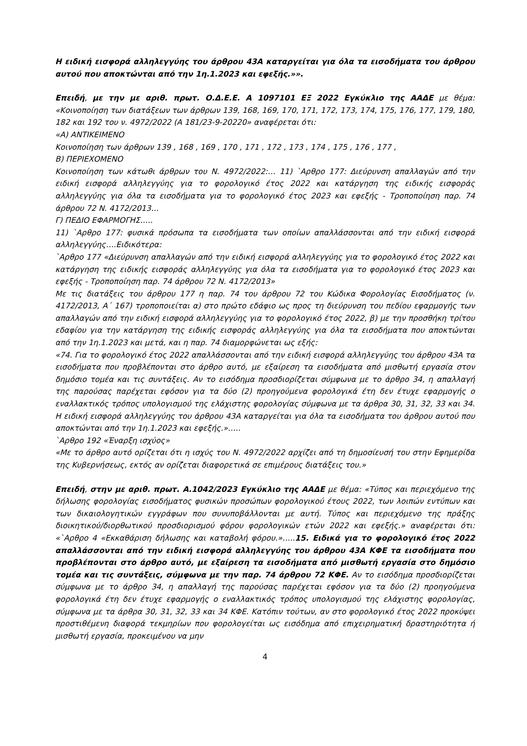Η ειδική εισφορά αλληλεγγύης του άρθρου 43Α καταργείται για όλα τα εισοδήματα του άρθρου αυτού που αποκτώνται από την 1η.1.2023 και εφεξής.»».
Επειδή, με την με αριθ. πρωτ. Ο.Δ.Ε.Ε. Α 1097101 ΕΞ 2022 Εγκύκλιο της ΑΑΔΕ με θέμα: «Κοινοποίηση των διατάξεων των άρθρων 139, 168, 169, 170, 171, 172, 173, 174, 175, 176, 177, 179, 180, 182 και 192 του ν. 4972/2022 (Α 181/23-9-20220» αναφέρεται ότι:
«Α) ΑΝΤΙΚΕΙΜΕΝΟ
Κοινοποίηση των άρθρων 139 , 168 , 169 , 170 , 171 , 172 , 173 , 174 , 175 , 176 , 177 ,
Β) ΠΕΡΙΕΧΟΜΕΝΟ
Κοινοποίηση των κάτωθι άρθρων του Ν. 4972/2022:… 11) `Αρθρο 177: Διεύρυνση απαλλαγών από την ειδική εισφορά αλληλεγγύης για το φορολογικό έτος 2022 και κατάργηση της ειδικής εισφοράς αλληλεγγύης για όλα τα εισοδήματα για το φορολογικό έτος 2023 και εφεξής - Τροποποίηση παρ. 74 άρθρου 72 Ν. 4172/2013…
Γ) ΠΕΔΙΟ ΕΦΑΡΜΟΓΗΣ…..
11) `Αρθρο 177: φυσικά πρόσωπα τα εισοδήματα των οποίων απαλλάσσονται από την ειδική εισφορά αλληλεγγύης….Ειδικότερα:
`Αρθρο 177 «Διεύρυνση απαλλαγών από την ειδική εισφορά αλληλεγγύης για το φορολογικό έτος 2022 και κατάργηση της ειδικής εισφοράς αλληλεγγύης για όλα τα εισοδήματα για το φορολογικό έτος 2023 και εφεξής - Τροποποίηση παρ. 74 άρθρου 72 Ν. 4172/2013»
Με τις διατάξεις του άρθρου 177 η παρ. 74 του άρθρου 72 του Κώδικα Φορολογίας Εισοδήματος (ν. 4172/2013, Α΄ 167) τροποποιείται α) στο πρώτο εδάφιο ως προς τη διεύρυνση του πεδίου εφαρμογής των απαλλαγών από την ειδική εισφορά αλληλεγγύης για το φορολογικό έτος 2022, β) με την προσθήκη τρίτου εδαφίου για την κατάργηση της ειδικής εισφοράς αλληλεγγύης για όλα τα εισοδήματα που αποκτώνται από την 1η.1.2023 και μετά, και η παρ. 74 διαμορφώνεται ως εξής:
«74. Για το φορολογικό έτος 2022 απαλλάσσονται από την ειδική εισφορά αλληλεγγύης του άρθρου 43Α τα εισοδήματα που προβλέπονται στο άρθρο αυτό, με εξαίρεση τα εισοδήματα από μισθωτή εργασία στον δημόσιο τομέα και τις συντάξεις. Αν το εισόδημα προσδιορίζεται σύμφωνα με το άρθρο 34, η απαλλαγή της παρούσας παρέχεται εφόσον για τα δύο (2) προηγούμενα φορολογικά έτη δεν έτυχε εφαρμογής ο εναλλακτικός τρόπος υπολογισμού της ελάχιστης φορολογίας σύμφωνα με τα άρθρα 30, 31, 32, 33 και 34. Η ειδική εισφορά αλληλεγγύης του άρθρου 43Α καταργείται για όλα τα εισοδήματα του άρθρου αυτού που αποκτώνται από την 1η.1.2023 και εφεξής.»…..
`Αρθρο 192 «Έναρξη ισχύος»
«Με το άρθρο αυτό ορίζεται ότι η ισχύς του Ν. 4972/2022 αρχίζει από τη δημοσίευσή του στην Εφημερίδα της Κυβερνήσεως, εκτός αν ορίζεται διαφορετικά σε επιμέρους διατάξεις του.»
Επειδή, στην με αριθ. πρωτ. Α.1042/2023 Εγκύκλιο της ΑΑΔΕ με θέμα: «Τύπος και περιεχόμενο της δήλωσης φορολογίας εισοδήματος φυσικών προσώπων φορολογικού έτους 2022, των λοιπών εντύπων και των δικαιολογητικών εγγράφων που συνυποβάλλονται με αυτή. Τύπος και περιεχόμενο της πράξης διοικητικού/διορθωτικού προσδιορισμού φόρου φορολογικών ετών 2022 και εφεξής.» αναφέρεται ότι: «`Αρθρο 4 «Εκκαθάριση δήλωσης και καταβολή φόρου.»…..15. Ειδικά για το φορολογικό έτος 2022 απαλλάσσονται από την ειδική εισφορά αλληλεγγύης του άρθρου 43Α ΚΦΕ τα εισοδήματα που προβλέπονται στο άρθρο αυτό, με εξαίρεση τα εισοδήματα από μισθωτή εργασία στο δημόσιο τομέα και τις συντάξεις, σύμφωνα με την παρ. 74 άρθρου 72 ΚΦΕ. Αν το εισόδημα προσδιορίζεται σύμφωνα με το άρθρο 34, η απαλλαγή της παρούσας παρέχεται εφόσον για τα δύο (2) προηγούμενα φορολογικά έτη δεν έτυχε εφαρμογής ο εναλλακτικός τρόπος υπολογισμού της ελάχιστης φορολογίας, σύμφωνα με τα άρθρα 30, 31, 32, 33 και 34 ΚΦΕ. Κατόπιν τούτων, αν στο φορολογικό έτος 2022 προκύψει προστιθέμενη διαφορά τεκμηρίων που φορολογείται ως εισόδημα από επιχειρηματική δραστηριότητα ή μισθωτή εργασία, προκειμένου να μην
4